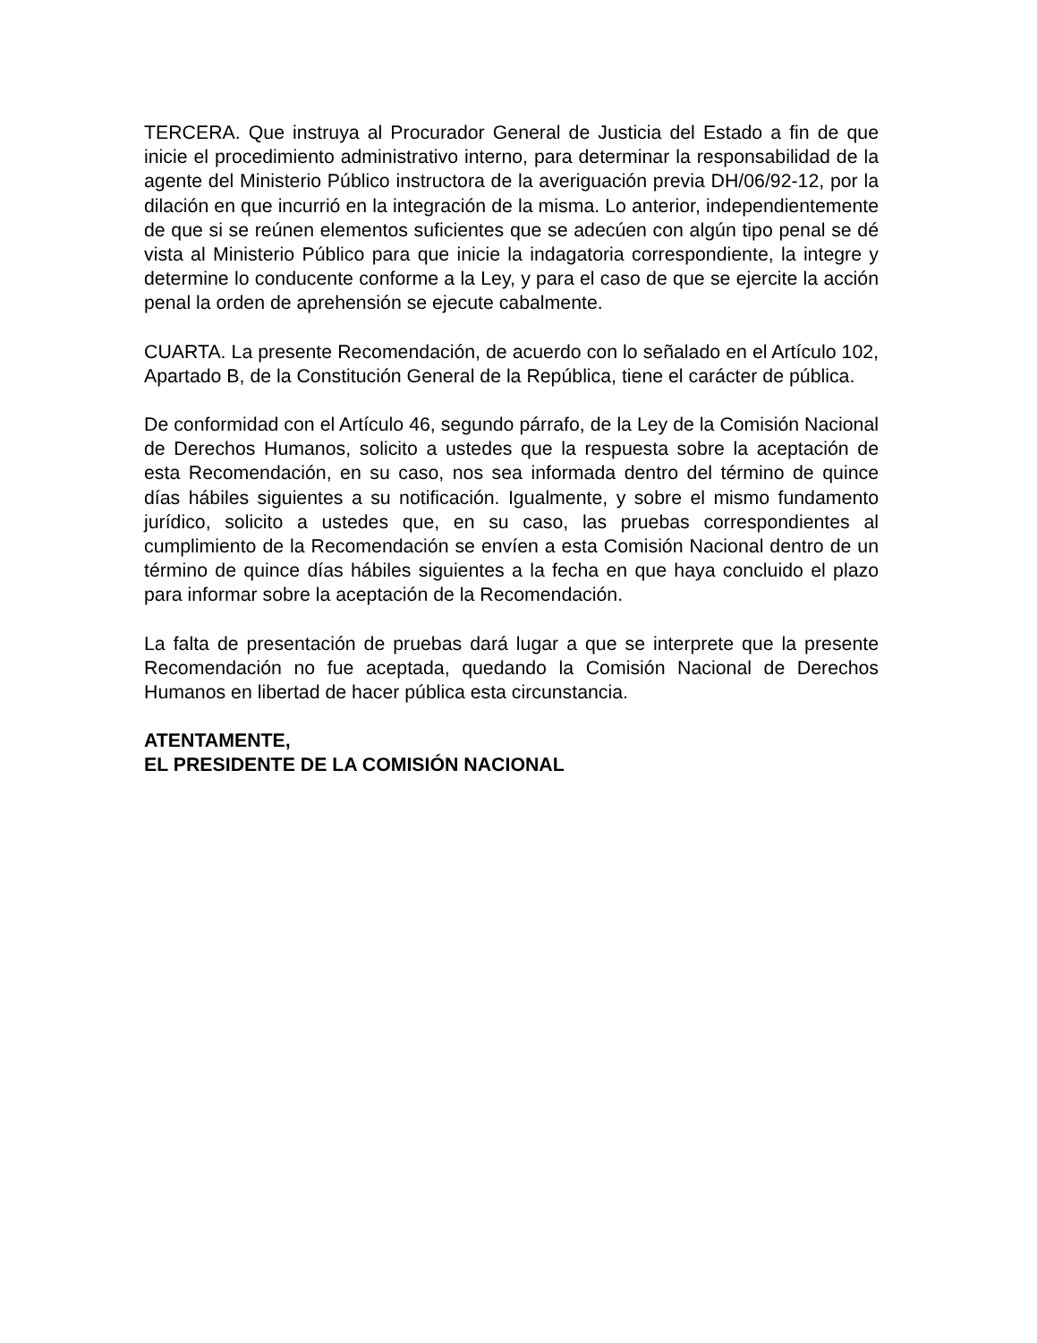TERCERA. Que instruya al Procurador General de Justicia del Estado a fin de que inicie el procedimiento administrativo interno, para determinar la responsabilidad de la agente del Ministerio Público instructora de la averiguación previa DH/06/92-12, por la dilación en que incurrió en la integración de la misma. Lo anterior, independientemente de que si se reúnen elementos suficientes que se adecúen con algún tipo penal se dé vista al Ministerio Público para que inicie la indagatoria correspondiente, la integre y determine lo conducente conforme a la Ley, y para el caso de que se ejercite la acción penal la orden de aprehensión se ejecute cabalmente.
CUARTA. La presente Recomendación, de acuerdo con lo señalado en el Artículo 102, Apartado B, de la Constitución General de la República, tiene el carácter de pública.
De conformidad con el Artículo 46, segundo párrafo, de la Ley de la Comisión Nacional de Derechos Humanos, solicito a ustedes que la respuesta sobre la aceptación de esta Recomendación, en su caso, nos sea informada dentro del término de quince días hábiles siguientes a su notificación. Igualmente, y sobre el mismo fundamento jurídico, solicito a ustedes que, en su caso, las pruebas correspondientes al cumplimiento de la Recomendación se envíen a esta Comisión Nacional dentro de un término de quince días hábiles siguientes a la fecha en que haya concluido el plazo para informar sobre la aceptación de la Recomendación.
La falta de presentación de pruebas dará lugar a que se interprete que la presente Recomendación no fue aceptada, quedando la Comisión Nacional de Derechos Humanos en libertad de hacer pública esta circunstancia.
ATENTAMENTE,
EL PRESIDENTE DE LA COMISIÓN NACIONAL